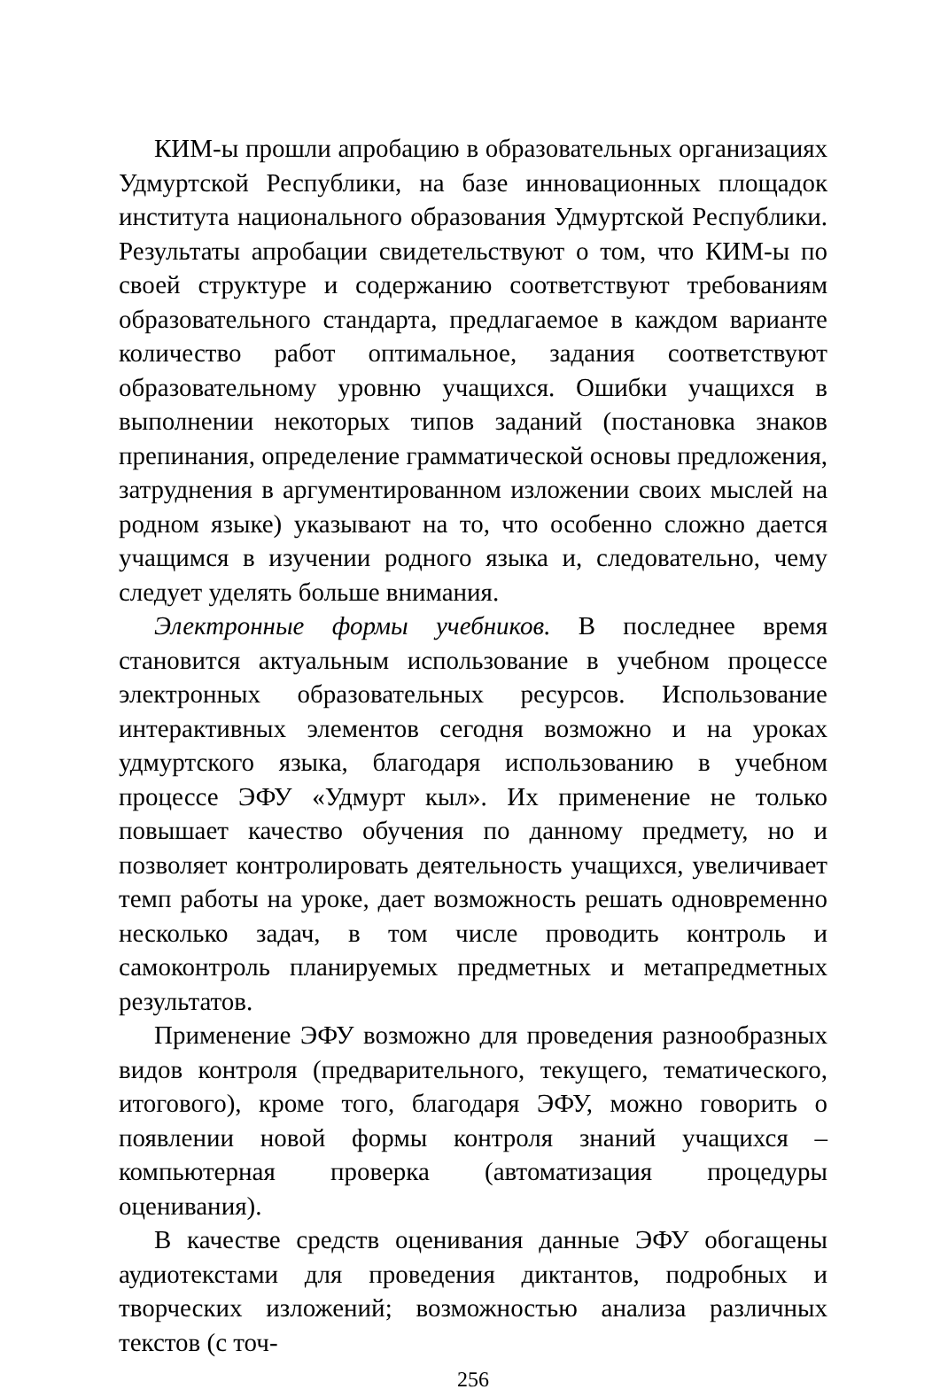КИМ-ы прошли апробацию в образовательных организациях Удмуртской Республики, на базе инновационных площадок института национального образования Удмуртской Республики. Результаты апробации свидетельствуют о том, что КИМ-ы по своей структуре и содержанию соответствуют требованиям образовательного стандарта, предлагаемое в каждом варианте количество работ оптимальное, задания соответствуют образовательному уровню учащихся. Ошибки учащихся в выполнении некоторых типов заданий (постановка знаков препинания, определение грамматической основы предложения, затруднения в аргументированном изложении своих мыслей на родном языке) указывают на то, что особенно сложно дается учащимся в изучении родного языка и, следовательно, чему следует уделять больше внимания.
Электронные формы учебников. В последнее время становится актуальным использование в учебном процессе электронных образовательных ресурсов. Использование интерактивных элементов сегодня возможно и на уроках удмуртского языка, благодаря использованию в учебном процессе ЭФУ «Удмурт кыл». Их применение не только повышает качество обучения по данному предмету, но и позволяет контролировать деятельность учащихся, увеличивает темп работы на уроке, дает возможность решать одновременно несколько задач, в том числе проводить контроль и самоконтроль планируемых предметных и метапредметных результатов.
Применение ЭФУ возможно для проведения разнообразных видов контроля (предварительного, текущего, тематического, итогового), кроме того, благодаря ЭФУ, можно говорить о появлении новой формы контроля знаний учащихся – компьютерная проверка (автоматизация процедуры оценивания).
В качестве средств оценивания данные ЭФУ обогащены аудиотекстами для проведения диктантов, подробных и творческих изложений; возможностью анализа различных текстов (с точ-
256